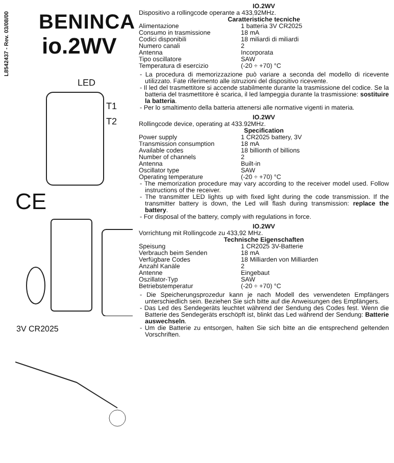L8542437 - Rev. 03/08/00
BENINCA
io.2WV
LED
T1
T2
CE
3V CR2025
IO.2WV
Dispositivo a rollingcode operante a 433,92MHz.
Caratteristiche tecniche
| Alimentazione | 1 batteria 3V CR2025 |
| Consumo in trasmissione | 18 mA |
| Codici disponibili | 18 miliardi di miliardi |
| Numero canali | 2 |
| Antenna | Incorporata |
| Tipo oscillatore | SAW |
| Temperatura di esercizio | (-20 ÷ +70) °C |
- La procedura di memorizzazione può variare a seconda del modello di ricevente utilizzato. Fate riferimento alle istruzioni del dispositivo ricevente.
- Il led del trasmettitore si accende stabilmente durante la trasmissione del codice. Se la batteria del trasmettitore è scarica, il led lampeggia durante la trasmissione: sostituire la batteria.
- Per lo smaltimento della batteria attenersi alle normative vigenti in materia.
IO.2WV
Rollingcode device, operating at 433.92MHz.
Specification
| Power supply | 1 CR2025 battery, 3V |
| Transmission consumption | 18 mA |
| Available codes | 18 billionth of billions |
| Number of channels | 2 |
| Antenna | Built-in |
| Oscillator type | SAW |
| Operating temperature | (-20 ÷ +70) °C |
- The memorization procedure may vary according to the receiver model used. Follow instructions of the receiver.
- The transmitter LED lights up with fixed light during the code transmission. If the transmitter battery is down, the Led will flash during transmission: replace the battery.
- For disposal of the battery, comply with regulations in force.
IO.2WV
Vorrichtung mit Rollingcode zu 433,92 MHz.
Technische Eigenschaften
| Speisung | 1 CR2025 3V-Batterie |
| Verbrauch beim Senden | 18 mA |
| Verfügbare Codes | 18 Milliarden von Milliarden |
| Anzahl Kanäle | 2 |
| Antenne | Eingebaut |
| Oszillator-Typ | SAW |
| Betriebstemperatur | (-20 ÷ +70) °C |
- Die Speicherungsprozedur kann je nach Modell des verwendeten Empfängers unterschiedlich sein. Beziehen Sie sich bitte auf die Anweisungen des Empfängers.
- Das Led des Sendegeräts leuchtet während der Sendung des Codes fest. Wenn die Batterie des Sendegeräts erschöpft ist, blinkt das Led während der Sendung: Batterie auswechseln.
- Um die Batterie zu entsorgen, halten Sie sich bitte an die entsprechend geltenden Vorschriften.